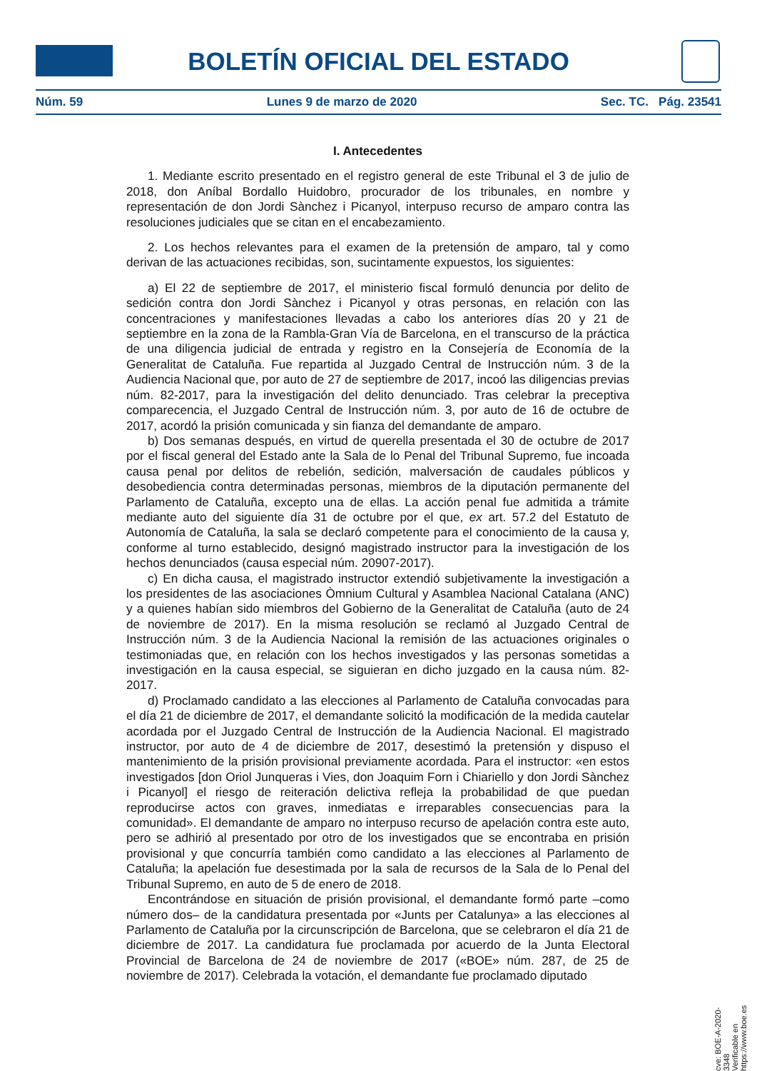BOLETÍN OFICIAL DEL ESTADO
Núm. 59 Lunes 9 de marzo de 2020 Sec. TC. Pág. 23541
I. Antecedentes
1. Mediante escrito presentado en el registro general de este Tribunal el 3 de julio de 2018, don Aníbal Bordallo Huidobro, procurador de los tribunales, en nombre y representación de don Jordi Sànchez i Picanyol, interpuso recurso de amparo contra las resoluciones judiciales que se citan en el encabezamiento.
2. Los hechos relevantes para el examen de la pretensión de amparo, tal y como derivan de las actuaciones recibidas, son, sucintamente expuestos, los siguientes:
a) El 22 de septiembre de 2017, el ministerio fiscal formuló denuncia por delito de sedición contra don Jordi Sànchez i Picanyol y otras personas, en relación con las concentraciones y manifestaciones llevadas a cabo los anteriores días 20 y 21 de septiembre en la zona de la Rambla-Gran Vía de Barcelona, en el transcurso de la práctica de una diligencia judicial de entrada y registro en la Consejería de Economía de la Generalitat de Cataluña. Fue repartida al Juzgado Central de Instrucción núm. 3 de la Audiencia Nacional que, por auto de 27 de septiembre de 2017, incoó las diligencias previas núm. 82-2017, para la investigación del delito denunciado. Tras celebrar la preceptiva comparecencia, el Juzgado Central de Instrucción núm. 3, por auto de 16 de octubre de 2017, acordó la prisión comunicada y sin fianza del demandante de amparo.
b) Dos semanas después, en virtud de querella presentada el 30 de octubre de 2017 por el fiscal general del Estado ante la Sala de lo Penal del Tribunal Supremo, fue incoada causa penal por delitos de rebelión, sedición, malversación de caudales públicos y desobediencia contra determinadas personas, miembros de la diputación permanente del Parlamento de Cataluña, excepto una de ellas. La acción penal fue admitida a trámite mediante auto del siguiente día 31 de octubre por el que, ex art. 57.2 del Estatuto de Autonomía de Cataluña, la sala se declaró competente para el conocimiento de la causa y, conforme al turno establecido, designó magistrado instructor para la investigación de los hechos denunciados (causa especial núm. 20907-2017).
c) En dicha causa, el magistrado instructor extendió subjetivamente la investigación a los presidentes de las asociaciones Òmnium Cultural y Asamblea Nacional Catalana (ANC) y a quienes habían sido miembros del Gobierno de la Generalitat de Cataluña (auto de 24 de noviembre de 2017). En la misma resolución se reclamó al Juzgado Central de Instrucción núm. 3 de la Audiencia Nacional la remisión de las actuaciones originales o testimoniadas que, en relación con los hechos investigados y las personas sometidas a investigación en la causa especial, se siguieran en dicho juzgado en la causa núm. 82-2017.
d) Proclamado candidato a las elecciones al Parlamento de Cataluña convocadas para el día 21 de diciembre de 2017, el demandante solicitó la modificación de la medida cautelar acordada por el Juzgado Central de Instrucción de la Audiencia Nacional. El magistrado instructor, por auto de 4 de diciembre de 2017, desestimó la pretensión y dispuso el mantenimiento de la prisión provisional previamente acordada. Para el instructor: «en estos investigados [don Oriol Junqueras i Vies, don Joaquim Forn i Chiariello y don Jordi Sànchez i Picanyol] el riesgo de reiteración delictiva refleja la probabilidad de que puedan reproducirse actos con graves, inmediatas e irreparables consecuencias para la comunidad». El demandante de amparo no interpuso recurso de apelación contra este auto, pero se adhirió al presentado por otro de los investigados que se encontraba en prisión provisional y que concurría también como candidato a las elecciones al Parlamento de Cataluña; la apelación fue desestimada por la sala de recursos de la Sala de lo Penal del Tribunal Supremo, en auto de 5 de enero de 2018.
Encontrándose en situación de prisión provisional, el demandante formó parte –como número dos– de la candidatura presentada por «Junts per Catalunya» a las elecciones al Parlamento de Cataluña por la circunscripción de Barcelona, que se celebraron el día 21 de diciembre de 2017. La candidatura fue proclamada por acuerdo de la Junta Electoral Provincial de Barcelona de 24 de noviembre de 2017 («BOE» núm. 287, de 25 de noviembre de 2017). Celebrada la votación, el demandante fue proclamado diputado
cve: BOE-A-2020-3348
Verificable en https://www.boe.es